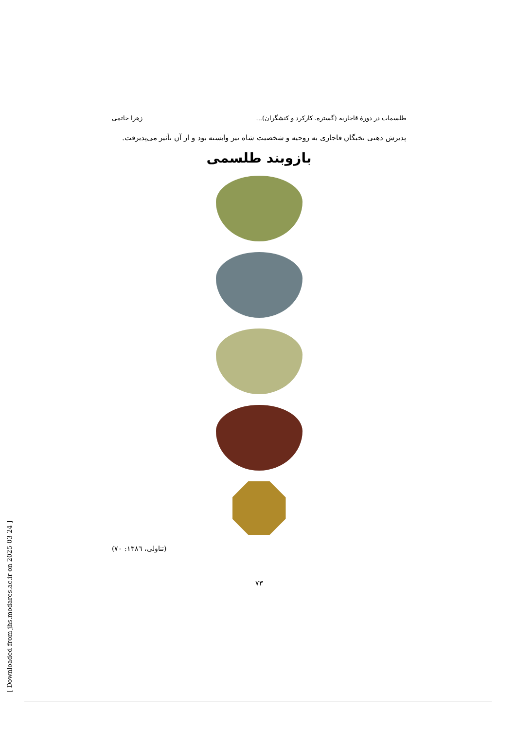طلسمات در دورهٔ قاجاریه (گستره، کارکرد و کنشگران)... زهرا حاتمی
پذیرش ذهنی نخبگان قاجاری به روحیه و شخصیت شاه نیز وابسته بود و از آن تأثیر می‌پذیرفت.
بازوبند طلسمی
(تناولی، ١٣٨٦: ٧٠)
٧٣
[ Downloaded from jhs.modares.ac.ir on 2025-03-24 ]